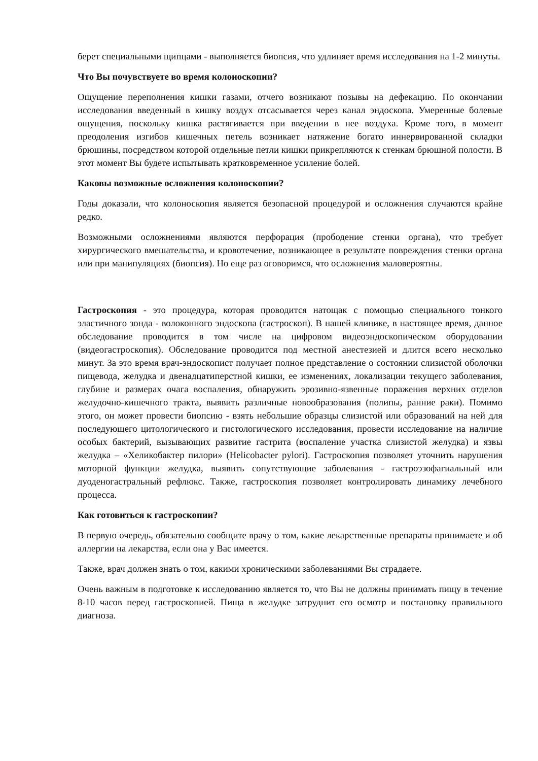берет специальными щипцами - выполняется биопсия, что удлиняет время исследования на 1-2 минуты.
Что Вы почувствуете во время колоноскопии?
Ощущение переполнения кишки газами, отчего возникают позывы на дефекацию. По окончании исследования введенный в кишку воздух отсасывается через канал эндоскопа. Умеренные болевые ощущения, поскольку кишка растягивается при введении в нее воздуха. Кроме того, в момент преодоления изгибов кишечных петель возникает натяжение богато иннервированной складки брюшины, посредством которой отдельные петли кишки прикрепляются к стенкам брюшной полости. В этот момент Вы будете испытывать кратковременное усиление болей.
Каковы возможные осложнения колоноскопии?
Годы доказали, что колоноскопия является безопасной процедурой и осложнения случаются крайне редко.
Возможными осложнениями являются перфорация (прободение стенки органа), что требует хирургического вмешательства, и кровотечение, возникающее в результате повреждения стенки органа или при манипуляциях (биопсия). Но еще раз оговоримся, что осложнения маловероятны.
Гастроскопия - это процедура, которая проводится натощак с помощью специального тонкого эластичного зонда - волоконного эндоскопа (гастроскоп). В нашей клинике, в настоящее время, данное обследование проводится в том числе на цифровом видеоэндоскопическом оборудовании (видеогастроскопия). Обследование проводится под местной анестезией и длится всего несколько минут. За это время врач-эндоскопист получает полное представление о состоянии слизистой оболочки пищевода, желудка и двенадцатиперстной кишки, ее изменениях, локализации текущего заболевания, глубине и размерах очага воспаления, обнаружить эрозивно-язвенные поражения верхних отделов желудочно-кишечного тракта, выявить различные новообразования (полипы, ранние раки). Помимо этого, он может провести биопсию - взять небольшие образцы слизистой или образований на ней для последующего цитологического и гистологического исследования, провести исследование на наличие особых бактерий, вызывающих развитие гастрита (воспаление участка слизистой желудка) и язвы желудка – «Хеликобактер пилори» (Helicobacter pylori). Гастроскопия позволяет уточнить нарушения моторной функции желудка, выявить сопутствующие заболевания - гастроэзофагиальный или дуоденогастральный рефлюкс. Также, гастроскопия позволяет контролировать динамику лечебного процесса.
Как готовиться к гастроскопии?
В первую очередь, обязательно сообщите врачу о том, какие лекарственные препараты принимаете и об аллергии на лекарства, если она у Вас имеется.
Также, врач должен знать о том, какими хроническими заболеваниями Вы страдаете.
Очень важным в подготовке к исследованию является то, что Вы не должны принимать пищу в течение 8-10 часов перед гастроскопией. Пища в желудке затруднит его осмотр и постановку правильного диагноза.